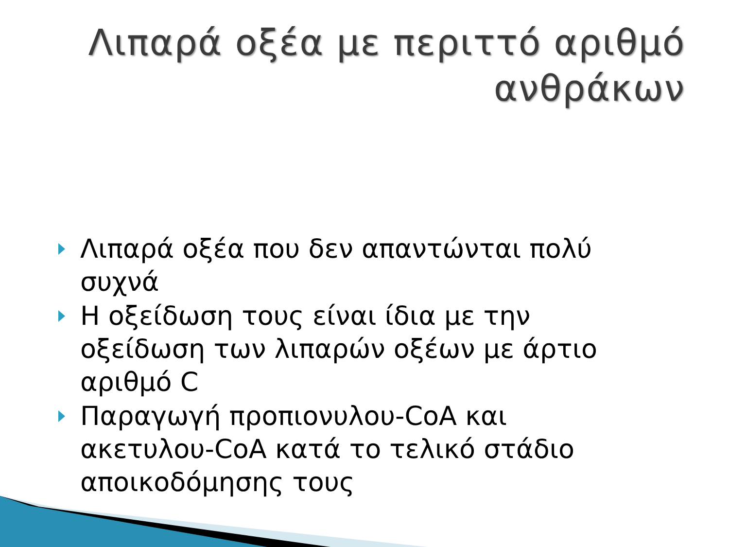Λιπαρά οξέα με περιττό αριθμό ανθράκων
Λιπαρά οξέα που δεν απαντώνται πολύ συχνά
Η οξείδωση τους είναι ίδια με την οξείδωση των λιπαρών οξέων με άρτιο αριθμό C
Παραγωγή προπιονυλου-CoA και ακετυλου-CoA κατά το τελικό στάδιο αποικοδόμησης τους